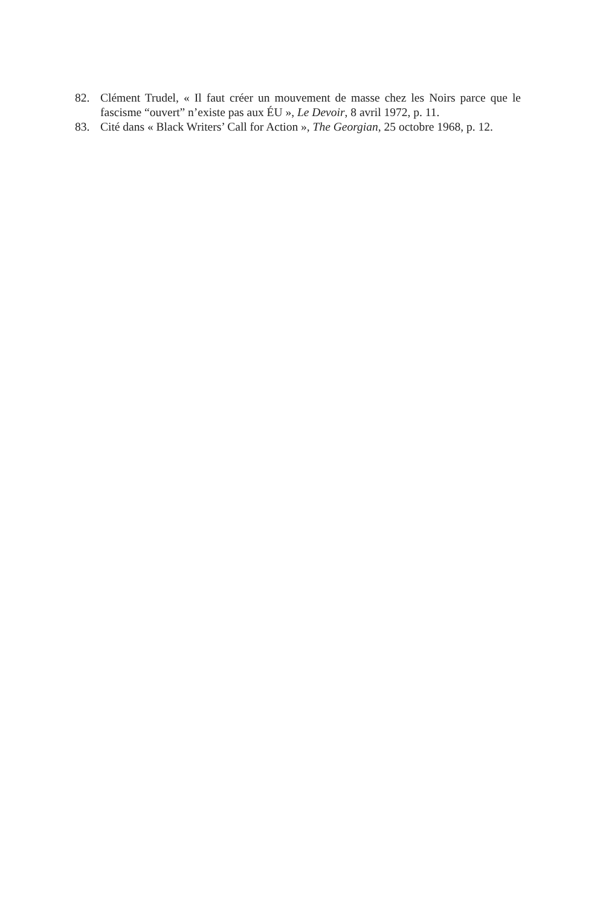82. Clément Trudel, « Il faut créer un mouvement de masse chez les Noirs parce que le fascisme “ouvert” n’existe pas aux ÉU », Le Devoir, 8 avril 1972, p. 11.
83. Cité dans « Black Writers’ Call for Action », The Georgian, 25 octobre 1968, p. 12.